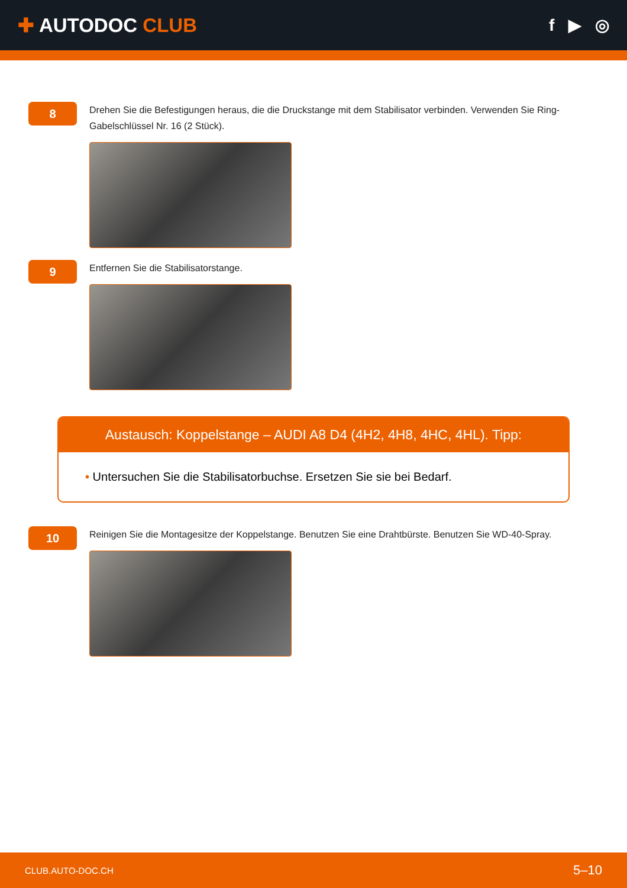✚ AUTODOC CLUB
f ▶ ◎
8
Drehen Sie die Befestigungen heraus, die die Druckstange mit dem Stabilisator verbinden. Verwenden Sie Ring-Gabelschlüssel Nr. 16 (2 Stück).
9
Entfernen Sie die Stabilisatorstange.
Austausch: Koppelstange – AUDI A8 D4 (4H2, 4H8, 4HC, 4HL). Tipp:
• Untersuchen Sie die Stabilisatorbuchse. Ersetzen Sie sie bei Bedarf.
10
Reinigen Sie die Montagesitze der Koppelstange. Benutzen Sie eine Drahtbürste. Benutzen Sie WD-40-Spray.
CLUB.AUTO-DOC.CH 5–10